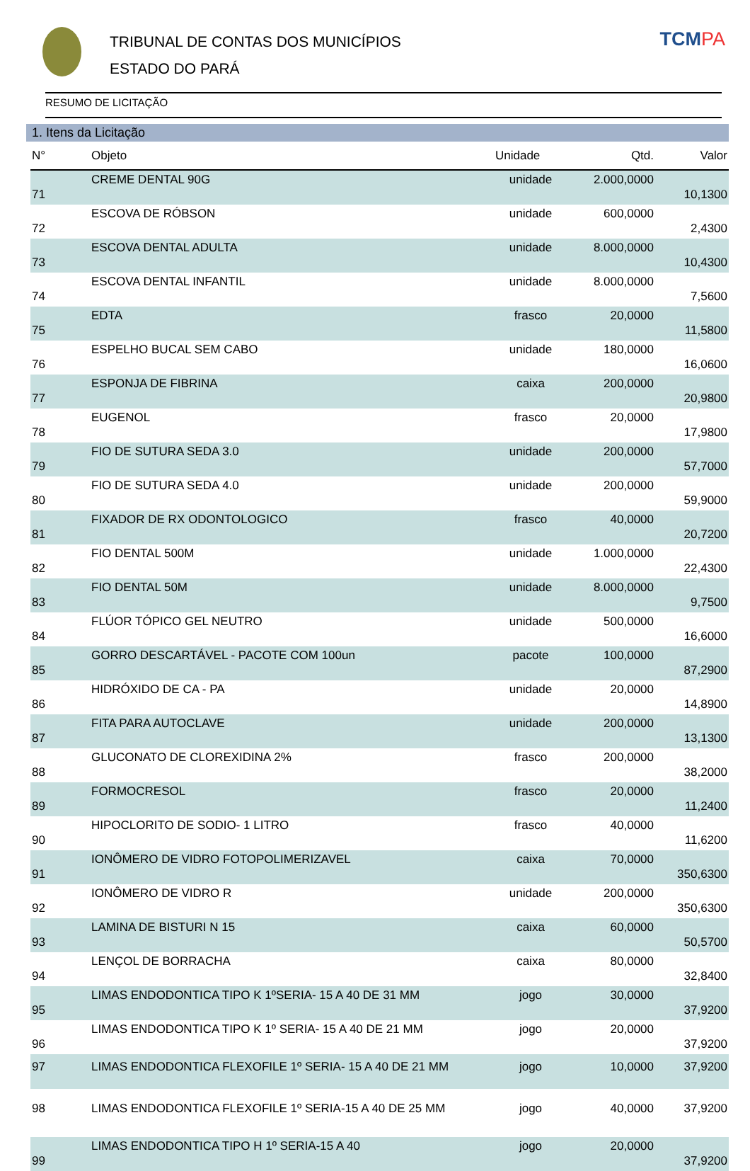TRIBUNAL DE CONTAS DOS MUNICÍPIOS
ESTADO DO PARÁ
TCMPA
RESUMO DE LICITAÇÃO
1. Itens da Licitação
| N° | Objeto | Unidade | Qtd. | Valor |
| --- | --- | --- | --- | --- |
| 71 | CREME DENTAL 90G | unidade | 2.000,0000 | 10,1300 |
| 72 | ESCOVA DE RÓBSON | unidade | 600,0000 | 2,4300 |
| 73 | ESCOVA DENTAL ADULTA | unidade | 8.000,0000 | 10,4300 |
| 74 | ESCOVA DENTAL INFANTIL | unidade | 8.000,0000 | 7,5600 |
| 75 | EDTA | frasco | 20,0000 | 11,5800 |
| 76 | ESPELHO BUCAL SEM CABO | unidade | 180,0000 | 16,0600 |
| 77 | ESPONJA DE FIBRINA | caixa | 200,0000 | 20,9800 |
| 78 | EUGENOL | frasco | 20,0000 | 17,9800 |
| 79 | FIO DE SUTURA SEDA 3.0 | unidade | 200,0000 | 57,7000 |
| 80 | FIO DE SUTURA SEDA 4.0 | unidade | 200,0000 | 59,9000 |
| 81 | FIXADOR DE RX ODONTOLOGICO | frasco | 40,0000 | 20,7200 |
| 82 | FIO DENTAL 500M | unidade | 1.000,0000 | 22,4300 |
| 83 | FIO DENTAL 50M | unidade | 8.000,0000 | 9,7500 |
| 84 | FLÚOR TÓPICO GEL NEUTRO | unidade | 500,0000 | 16,6000 |
| 85 | GORRO DESCARTÁVEL - PACOTE COM 100un | pacote | 100,0000 | 87,2900 |
| 86 | HIDRÓXIDO DE CA - PA | unidade | 20,0000 | 14,8900 |
| 87 | FITA PARA AUTOCLAVE | unidade | 200,0000 | 13,1300 |
| 88 | GLUCONATO DE CLOREXIDINA 2% | frasco | 200,0000 | 38,2000 |
| 89 | FORMOCRESOL | frasco | 20,0000 | 11,2400 |
| 90 | HIPOCLORITO DE SODIO- 1 LITRO | frasco | 40,0000 | 11,6200 |
| 91 | IONÔMERO DE VIDRO FOTOPOLIMERIZAVEL | caixa | 70,0000 | 350,6300 |
| 92 | IONÔMERO DE VIDRO R | unidade | 200,0000 | 350,6300 |
| 93 | LAMINA DE BISTURI N 15 | caixa | 60,0000 | 50,5700 |
| 94 | LENÇOL DE BORRACHA | caixa | 80,0000 | 32,8400 |
| 95 | LIMAS ENDODONTICA TIPO K 1ºSERIA- 15 A 40 DE 31 MM | jogo | 30,0000 | 37,9200 |
| 96 | LIMAS ENDODONTICA TIPO K 1º SERIA- 15 A 40 DE 21 MM | jogo | 20,0000 | 37,9200 |
| 97 | LIMAS ENDODONTICA FLEXOFILE 1º SERIA- 15 A 40 DE 21 MM | jogo | 10,0000 | 37,9200 |
| 98 | LIMAS ENDODONTICA FLEXOFILE 1º SERIA-15 A 40 DE 25 MM | jogo | 40,0000 | 37,9200 |
| 99 | LIMAS ENDODONTICA TIPO H 1º SERIA-15 A 40 | jogo | 20,0000 | 37,9200 |